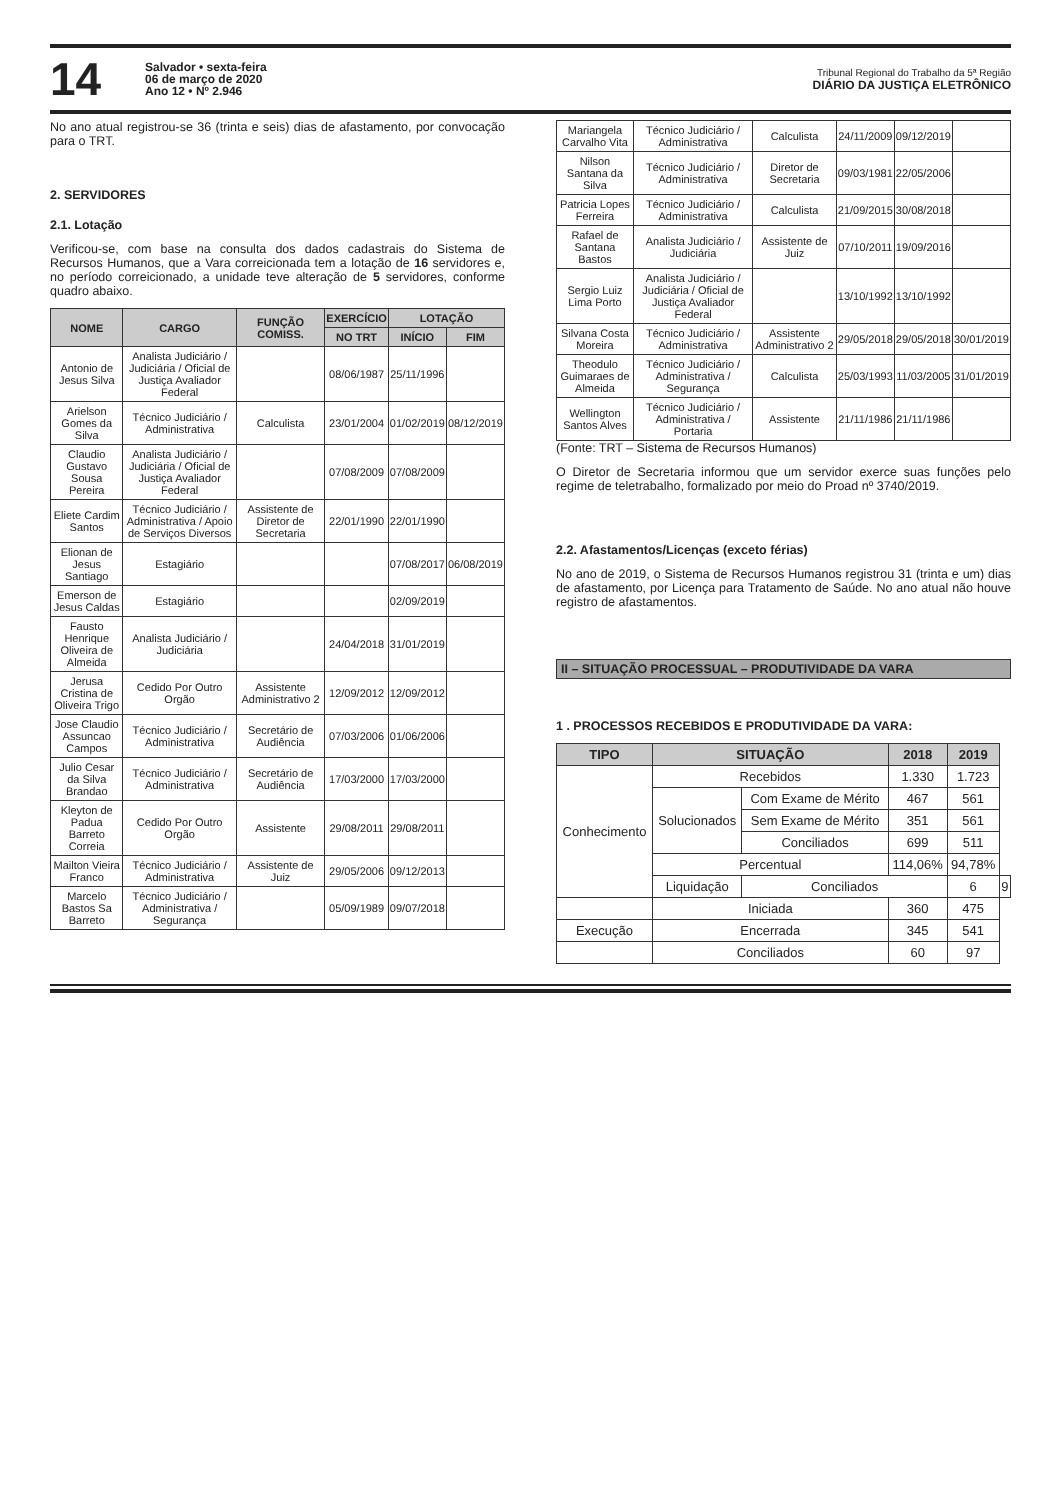14
Salvador • sexta-feira
06 de março de 2020
Ano 12 • Nº 2.946
Tribunal Regional do Trabalho da 5ª Região
DIÁRIO DA JUSTIÇA ELETRÔNICO
No ano atual registrou-se 36 (trinta e seis) dias de afastamento, por convocação para o TRT.
2. SERVIDORES
2.1. Lotação
Verificou-se, com base na consulta dos dados cadastrais do Sistema de Recursos Humanos, que a Vara correicionada tem a lotação de 16 servidores e, no período correicionado, a unidade teve alteração de 5 servidores, conforme quadro abaixo.
| NOME | CARGO | FUNÇÃO COMISS. | EXERCÍCIO | LOTAÇÃO | |
| --- | --- | --- | --- | --- | --- |
| | | | NO TRT | INÍCIO | FIM |
| Antonio de Jesus Silva | Analista Judiciário / Judiciária / Oficial de Justiça Avaliador Federal | | 08/06/1987 | 25/11/1996 | |
| Arielson Gomes da Silva | Técnico Judiciário / Administrativa | Calculista | 23/01/2004 | 01/02/2019 | 08/12/2019 |
| Claudio Gustavo Sousa Pereira | Analista Judiciário / Judiciária / Oficial de Justiça Avaliador Federal | | 07/08/2009 | 07/08/2009 | |
| Eliete Cardim Santos | Técnico Judiciário / Administrativa / Apoio de Serviços Diversos | Assistente de Diretor de Secretaria | 22/01/1990 | 22/01/1990 | |
| Elionan de Jesus Santiago | Estagiário | | | 07/08/2017 | 06/08/2019 |
| Emerson de Jesus Caldas | Estagiário | | | 02/09/2019 | |
| Fausto Henrique Oliveira de Almeida | Analista Judiciário / Judiciária | | 24/04/2018 | 31/01/2019 | |
| Jerusa Cristina de Oliveira Trigo | Cedido Por Outro Orgão | Assistente Administrativo 2 | 12/09/2012 | 12/09/2012 | |
| Jose Claudio Assuncao Campos | Técnico Judiciário / Administrativa | Secretário de Audiência | 07/03/2006 | 01/06/2006 | |
| Julio Cesar da Silva Brandao | Técnico Judiciário / Administrativa | Secretário de Audiência | 17/03/2000 | 17/03/2000 | |
| Kleyton de Padua Barreto Correia | Cedido Por Outro Orgão | Assistente | 29/08/2011 | 29/08/2011 | |
| Mailton Vieira Franco | Técnico Judiciário / Administrativa | Assistente de Juiz | 29/05/2006 | 09/12/2013 | |
| Marcelo Bastos Sa Barreto | Técnico Judiciário / Administrativa / Segurança | | 05/09/1989 | 09/07/2018 | |
| Mariangela Carvalho Vita | Técnico Judiciário / Administrativa | Calculista | 24/11/2009 | 09/12/2019 | |
| Nilson Santana da Silva | Técnico Judiciário / Administrativa | Diretor de Secretaria | 09/03/1981 | 22/05/2006 | |
| Patricia Lopes Ferreira | Técnico Judiciário / Administrativa | Calculista | 21/09/2015 | 30/08/2018 | |
| Rafael de Santana Bastos | Analista Judiciário / Judiciária | Assistente de Juiz | 07/10/2011 | 19/09/2016 | |
| Sergio Luiz Lima Porto | Analista Judiciário / Judiciária / Oficial de Justiça Avaliador Federal | | 13/10/1992 | 13/10/1992 | |
| Silvana Costa Moreira | Técnico Judiciário / Administrativa | Assistente Administrativo 2 | 29/05/2018 | 29/05/2018 | 30/01/2019 |
| Theodulo Guimaraes de Almeida | Técnico Judiciário / Administrativa / Segurança | Calculista | 25/03/1993 | 11/03/2005 | 31/01/2019 |
| Wellington Santos Alves | Técnico Judiciário / Administrativa / Portaria | Assistente | 21/11/1986 | 21/11/1986 | |
(Fonte: TRT – Sistema de Recursos Humanos)
O Diretor de Secretaria informou que um servidor exerce suas funções pelo regime de teletrabalho, formalizado por meio do Proad nº 3740/2019.
2.2. Afastamentos/Licenças (exceto férias)
No ano de 2019, o Sistema de Recursos Humanos registrou 31 (trinta e um) dias de afastamento, por Licença para Tratamento de Saúde. No ano atual não houve registro de afastamentos.
II – SITUAÇÃO PROCESSUAL – PRODUTIVIDADE DA VARA
1 . PROCESSOS RECEBIDOS E PRODUTIVIDADE DA VARA:
| TIPO | SITUAÇÃO | | 2018 | 2019 | |
| --- | --- | --- | --- | --- | --- |
| Conhecimento | Recebidos | | 1.330 | 1.723 | |
| | Solucionados | Com Exame de Mérito | 467 | 561 | |
| | | Sem Exame de Mérito | 351 | 561 | |
| | | Conciliados | 699 | 511 | |
| | Percentual | | 114,06% | 94,78% | |
| | Liquidação | Conciliados | | 6 | 9 |
| | Iniciada | | 360 | 475 | |
| Execução | Encerrada | | 345 | 541 | |
| | Conciliados | | 60 | 97 | |